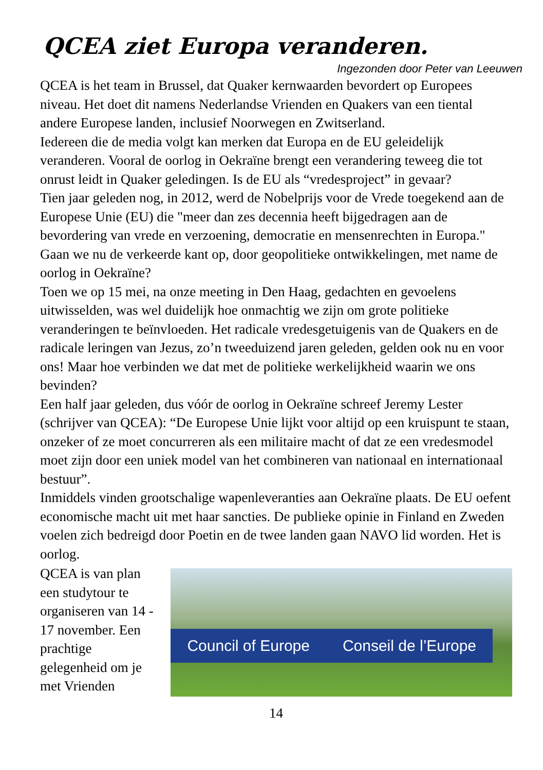QCEA ziet Europa veranderen.
Ingezonden door Peter van Leeuwen
QCEA is het team in Brussel, dat Quaker kernwaarden bevordert op Europees niveau. Het doet dit namens Nederlandse Vrienden en Quakers van een tiental andere Europese landen, inclusief Noorwegen en Zwitserland.
Iedereen die de media volgt kan merken dat Europa en de EU geleidelijk veranderen. Vooral de oorlog in Oekraïne brengt een verandering teweeg die tot onrust leidt in Quaker geledingen. Is de EU als “vredesproject” in gevaar?
Tien jaar geleden nog, in 2012, werd de Nobelprijs voor de Vrede toegekend aan de Europese Unie (EU) die "meer dan zes decennia heeft bijgedragen aan de bevordering van vrede en verzoening, democratie en mensenrechten in Europa." Gaan we nu de verkeerde kant op, door geopolitieke ontwikkelingen, met name de oorlog in Oekraïne?
Toen we op 15 mei, na onze meeting in Den Haag, gedachten en gevoelens uitwisselden, was wel duidelijk hoe onmachtig we zijn om grote politieke veranderingen te beïnvloeden. Het radicale vredesgetuigenis van de Quakers en de radicale leringen van Jezus, zo’n tweeduizend jaren geleden, gelden ook nu en voor ons! Maar hoe verbinden we dat met de politieke werkelijkheid waarin we ons bevinden?
Een half jaar geleden, dus vóór de oorlog in Oekraïne schreef Jeremy Lester (schrijver van QCEA): “De Europese Unie lijkt voor altijd op een kruispunt te staan, onzeker of ze moet concurreren als een militaire macht of dat ze een vredesmodel moet zijn door een uniek model van het combineren van nationaal en internationaal bestuur”.
Inmiddels vinden grootschalige wapenleveranties aan Oekraïne plaats. De EU oefent economische macht uit met haar sancties. De publieke opinie in Finland en Zweden voelen zich bedreigd door Poetin en de twee landen gaan NAVO lid worden. Het is oorlog.
QCEA is van plan een studytour te organiseren van 14 - 17 november. Een prachtige gelegenheid om je met Vrienden
Council of Europe Conseil de l’Europe
14